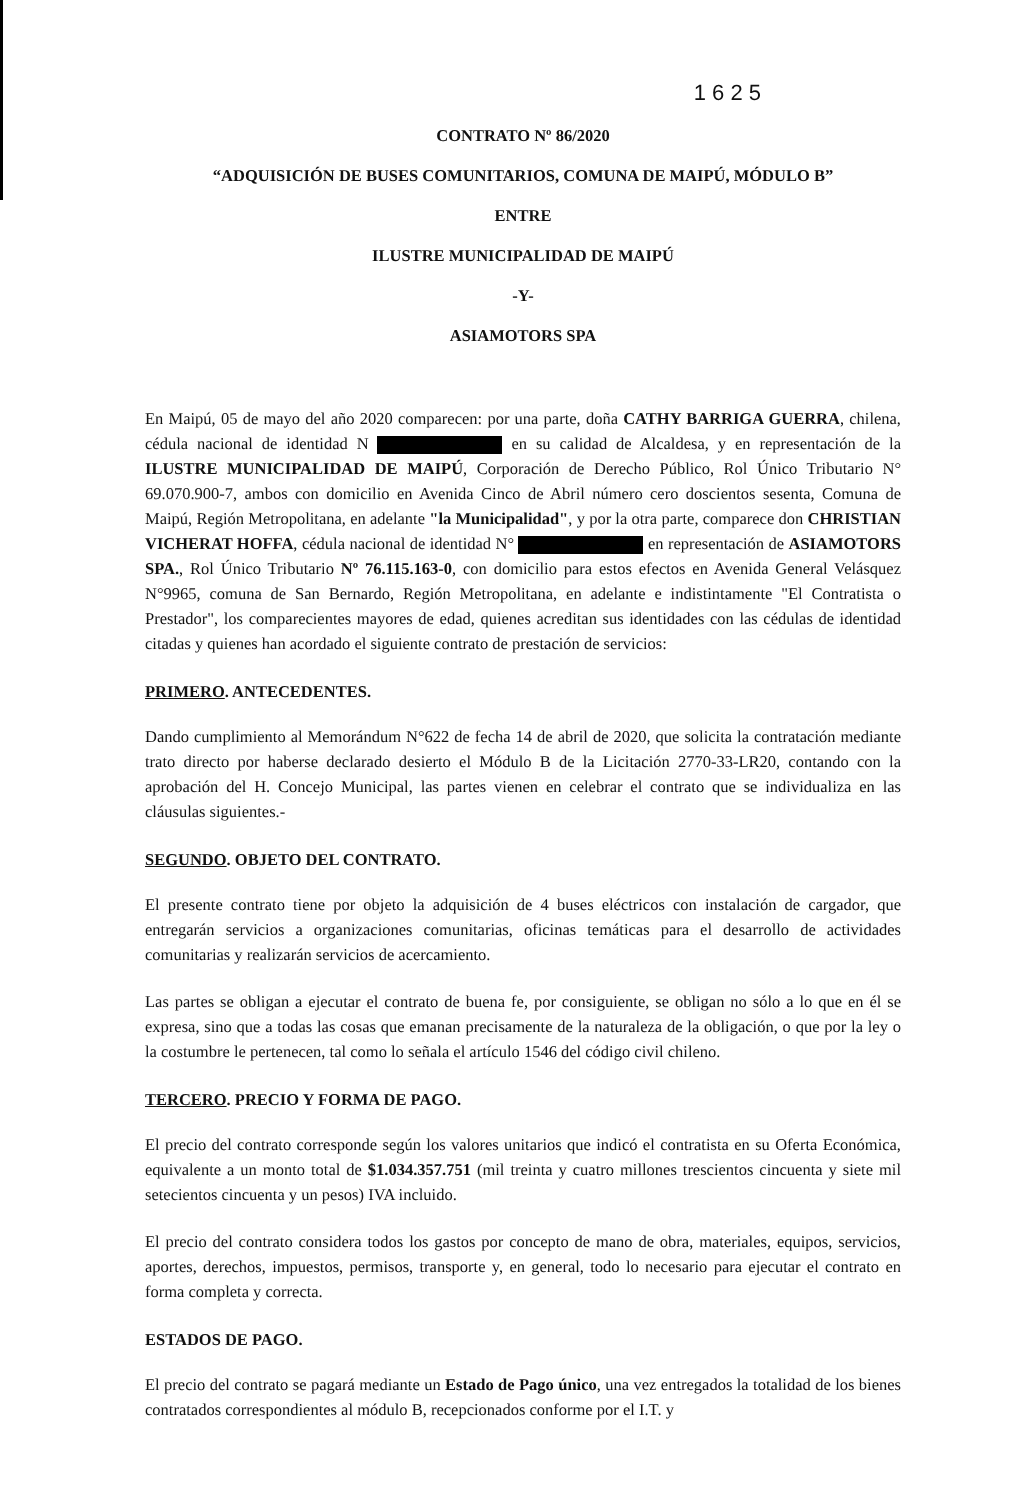1 6 2 5
CONTRATO Nº 86/2020
“ADQUISICIÓN DE BUSES COMUNITARIOS, COMUNA DE MAIPÚ, MÓDULO B”
ENTRE
ILUSTRE MUNICIPALIDAD DE MAIPÚ
-Y-
ASIAMOTORS SPA
En Maipú, 05 de mayo del año 2020 comparecen: por una parte, doña CATHY BARRIGA GUERRA, chilena, cédula nacional de identidad N en su calidad de Alcaldesa, y en representación de la ILUSTRE MUNICIPALIDAD DE MAIPÚ, Corporación de Derecho Público, Rol Único Tributario N° 69.070.900-7, ambos con domicilio en Avenida Cinco de Abril número cero doscientos sesenta, Comuna de Maipú, Región Metropolitana, en adelante "la Municipalidad", y por la otra parte, comparece don CHRISTIAN VICHERAT HOFFA, cédula nacional de identidad N° en representación de ASIAMOTORS SPA., Rol Único Tributario Nº 76.115.163-0, con domicilio para estos efectos en Avenida General Velásquez N°9965, comuna de San Bernardo, Región Metropolitana, en adelante e indistintamente "El Contratista o Prestador", los comparecientes mayores de edad, quienes acreditan sus identidades con las cédulas de identidad citadas y quienes han acordado el siguiente contrato de prestación de servicios:
PRIMERO. ANTECEDENTES.
Dando cumplimiento al Memorándum N°622 de fecha 14 de abril de 2020, que solicita la contratación mediante trato directo por haberse declarado desierto el Módulo B de la Licitación 2770-33-LR20, contando con la aprobación del H. Concejo Municipal, las partes vienen en celebrar el contrato que se individualiza en las cláusulas siguientes.-
SEGUNDO. OBJETO DEL CONTRATO.
El presente contrato tiene por objeto la adquisición de 4 buses eléctricos con instalación de cargador, que entregarán servicios a organizaciones comunitarias, oficinas temáticas para el desarrollo de actividades comunitarias y realizarán servicios de acercamiento.
Las partes se obligan a ejecutar el contrato de buena fe, por consiguiente, se obligan no sólo a lo que en él se expresa, sino que a todas las cosas que emanan precisamente de la naturaleza de la obligación, o que por la ley o la costumbre le pertenecen, tal como lo señala el artículo 1546 del código civil chileno.
TERCERO. PRECIO Y FORMA DE PAGO.
El precio del contrato corresponde según los valores unitarios que indicó el contratista en su Oferta Económica, equivalente a un monto total de $1.034.357.751 (mil treinta y cuatro millones trescientos cincuenta y siete mil setecientos cincuenta y un pesos) IVA incluido.
El precio del contrato considera todos los gastos por concepto de mano de obra, materiales, equipos, servicios, aportes, derechos, impuestos, permisos, transporte y, en general, todo lo necesario para ejecutar el contrato en forma completa y correcta.
ESTADOS DE PAGO.
El precio del contrato se pagará mediante un Estado de Pago único, una vez entregados la totalidad de los bienes contratados correspondientes al módulo B, recepcionados conforme por el I.T. y